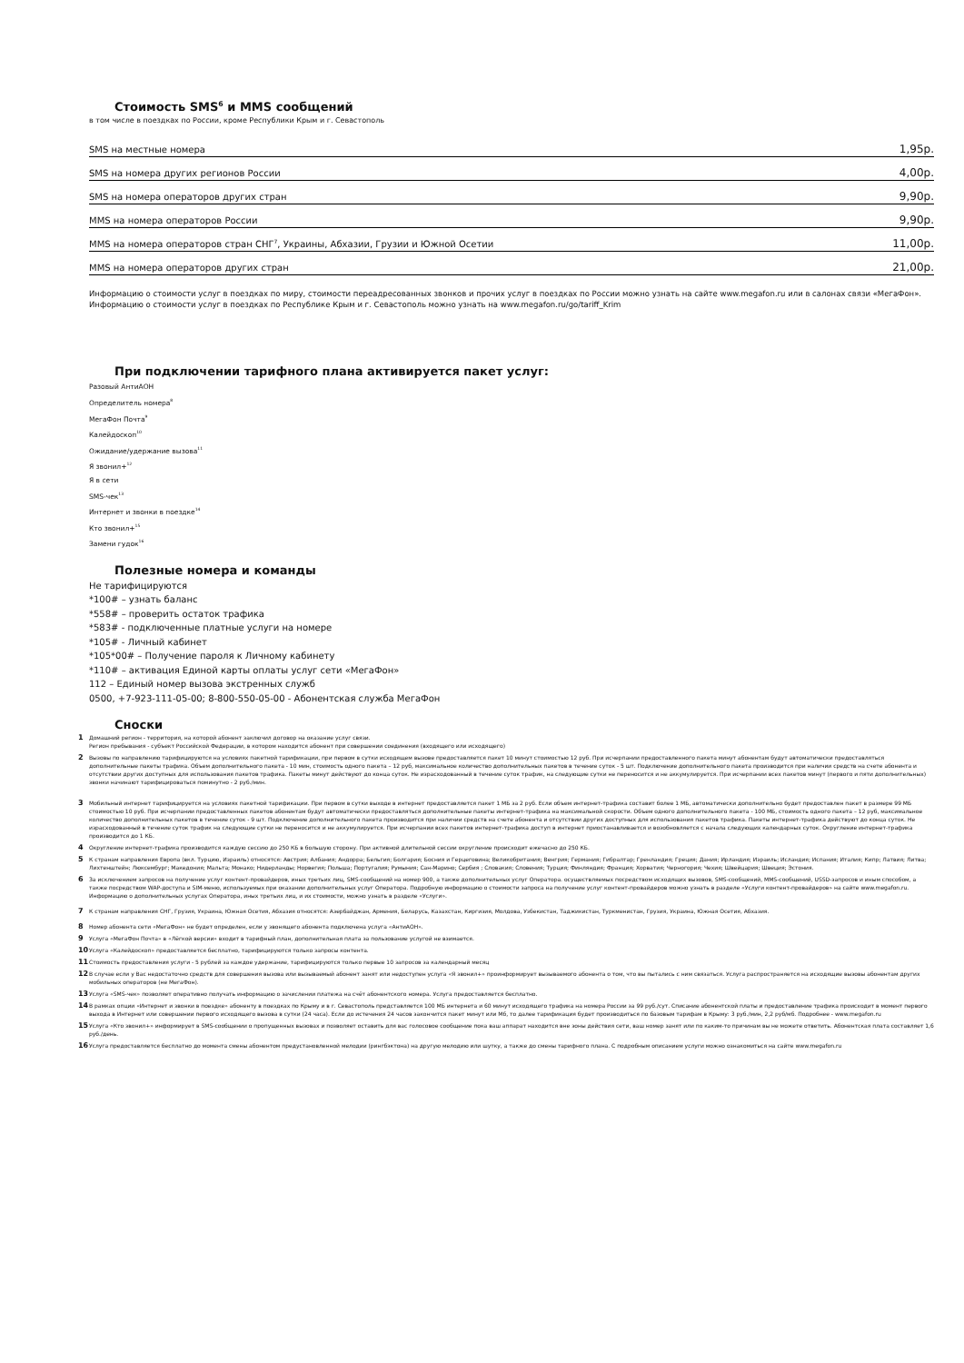Стоимость SMS<sup>6</sup> и MMS сообщений
в том числе в поездках по России, кроме Республики Крым и г. Севастополь
| SMS на местные номера | 1,95р. |
| SMS на номера других регионов России | 4,00р. |
| SMS на номера операторов других стран | 9,90р. |
| MMS на номера операторов России | 9,90р. |
| MMS на номера операторов стран СНГ<sup>7</sup>, Украины, Абхазии, Грузии и Южной Осетии | 11,00р. |
| MMS на номера операторов других стран | 21,00р. |
Информацию о стоимости услуг в поездках по миру, стоимости переадресованных звонков и прочих услуг в поездках по России можно узнать на сайте www.megafon.ru или в салонах связи «МегаФон».
Информацию о стоимости услуг в поездках по Республике Крым и г. Севастополь можно узнать на www.megafon.ru/go/tariff_Krim
При подключении тарифного плана активируется пакет услуг:
Разовый АнтиАОН
Определитель номера<sup>8</sup>
МегаФон Почта<sup>9</sup>
Калейдоскоп<sup>10</sup>
Ожидание/удержание вызова<sup>11</sup>
Я звонил+<sup>12</sup>
Я в сети
SMS-чек<sup>13</sup>
Интернет и звонки в поездке<sup>14</sup>
Кто звонил+<sup>15</sup>
Замени гудок<sup>16</sup>
Полезные номера и команды
Не тарифицируются
*100# – узнать баланс
*558# – проверить остаток трафика
*583# - подключенные платные услуги на номере
*105# - Личный кабинет
*105*00# – Получение пароля к Личному кабинету
*110# – активация Единой карты оплаты услуг сети «МегаФон»
112 – Единый номер вызова экстренных служб
0500, +7-923-111-05-00; 8-800-550-05-00 - Абонентская служба МегаФон
Сноски
1 Домашний регион - территория, на которой абонент заключил договор на оказание услуг связи.
Регион пребывания - субъект Российской Федерации, в котором находится абонент при совершении соединения (входящего или исходящего)
2 Вызовы по направлению тарифицируются на условиях пакетной тарификации, при первом в сутки исходящем вызове предоставляется пакет 10 минут стоимостью 12 руб. При исчерпании предоставленного пакета минут абонентам будут автоматически предоставляться дополнительные пакеты трафика. Объем дополнительного пакета - 10 мин, стоимость одного пакета – 12 руб, максимальное количество дополнительных пакетов в течение суток - 5 шт. Подключение дополнительного пакета производится при наличии средств на счете абонента и отсутствии других доступных для использования пакетов трафика. Пакеты минут действуют до конца суток. Не израсходованный в течение суток трафик, на следующие сутки не переносится и не аккумулируется. При исчерпании всех пакетов минут (первого и пяти дополнительных) звонки начинают тарифицироваться поминутно - 2 руб./мин.
3 Мобильный интернет тарифицируется на условиях пакетной тарификации. При первом в сутки выходе в интернет предоставляется пакет 1 МБ за 2 руб. Если объем интернет-трафика составит более 1 МБ, автоматически дополнительно будет предоставлен пакет в размере 99 МБ стоимостью 10 руб. При исчерпании предоставленных пакетов абонентам будут автоматически предоставляться дополнительные пакеты интернет-трафика на максимальной скорости. Объем одного дополнительного пакета - 100 МБ, стоимость одного пакета – 12 руб, максимальное количество дополнительных пакетов в течение суток - 9 шт. Подключение дополнительного пакета производится при наличии средств на счете абонента и отсутствии других доступных для использования пакетов трафика. Пакеты интернет-трафика действуют до конца суток. Не израсходованный в течение суток трафик на следующие сутки не переносится и не аккумулируется. При исчерпании всех пакетов интернет-трафика доступ в интернет приостанавливается и возобновляется с начала следующих календарных суток. Округление интернет-трафика производится до 1 КБ.
4 Округление интернет-трафика производится каждую сессию до 250 КБ в большую сторону. При активной длительной сессии округление происходит ежечасно до 250 КБ.
5 К странам направления Европа (вкл. Турцию, Израиль) относятся: Австрия; Албания; Андорра; Бельгия; Болгария; Босния и Герцеговина; Великобритания; Венгрия; Германия; Гибралтар; Гренландия; Греция; Дания; Ирландия; Израиль; Исландия; Испания; Италия; Кипр; Латвия; Литва; Лихтенштейн; Люксембург; Македония; Мальта; Монако; Нидерланды; Норвегия; Польша; Португалия; Румыния; Сан-Марино; Сербия ; Словакия; Словения; Турция; Финляндия; Франция; Хорватия; Черногория; Чехия; Швейцария; Швеция; Эстония.
6 За исключением запросов на получение услуг контент-провайдеров, иных третьих лиц, SMS-сообщений на номер 900, а также дополнительных услуг Оператора. осуществляемых посредством исходящих вызовов, SMS-сообщений, MMS-сообщений, USSD-запросов и иным способом, а также посредством WAP-доступа и SIM-меню, используемых при оказании дополнительных услуг Оператора. Подробную информацию о стоимости запроса на получение услуг контент-провайдеров можно узнать в разделе «Услуги контент-провайдеров» на сайте www.megafon.ru. Информацию о дополнительных услугах Оператора, иных третьих лиц, и их стоимости, можно узнать в разделе «Услуги».
7 К странам направления СНГ, Грузия, Украина, Южная Осетия, Абхазия относятся: Азербайджан, Армения, Беларусь, Казахстан, Киргизия, Молдова, Узбекистан, Таджикистан, Туркменистан, Грузия, Украина, Южная Осетия, Абхазия.
8 Номер абонента сети «МегаФон» не будет определен, если у звонящего абонента подключена услуга «АнтиАОН».
9 Услуга «МегаФон Почта» в «Лёгкой версии» входит в тарифный план, дополнительная плата за пользование услугой не взимается.
10 Услуга «Калейдоскоп» предоставляется бесплатно, тарифицируются только запросы контента.
11 Стоимость предоставления услуги - 5 рублей за каждое удержание, тарифицируются только первые 10 запросов за календарный месяц
12 В случае если у Вас недостаточно средств для совершения вызова или вызываемый абонент занят или недоступен услуга «Я звонил+» проинформирует вызываемого абонента о том, что вы пытались с ним связаться. Услуга распространяется на исходящие вызовы абонентам других мобильных операторов (не МегаФон).
13 Услуга «SMS-чек» позволяет оперативно получать информацию о зачислении платежа на счёт абонентского номера. Услуга предоставляется бесплатно.
14 В рамках опции «Интернет и звонки в поездке» абоненту в поездках по Крыму и в г. Севастополь представляется 100 МБ интернета и 60 минут исходящего трафика на номера России за 99 руб./сут. Списание абонентской платы и предоставление трафика происходит в момент первого выхода в Интернет или совершении первого исходящего вызова в сутки (24 часа). Если до истечения 24 часов закончится пакет минут или Мб, то далее тарификация будет производиться по базовым тарифам в Крыму: 3 руб./мин, 2,2 руб/мб. Подробнее - www.megafon.ru
15 Услуга «Кто звонил+» информирует в SMS-сообщении о пропущенных вызовах и позволяет оставить для вас голосовое сообщение пока ваш аппарат находится вне зоны действия сети, ваш номер занят или по каким-то причинам вы не можете ответить. Абонентская плата составляет 1,6 руб./день.
16 Услуга предоставляется бесплатно до момента смены абонентом предустановленной мелодии (рингбэктона) на другую мелодию или шутку, а также до смены тарифного плана. С подробным описанием услуги можно ознакомиться на сайте www.megafon.ru